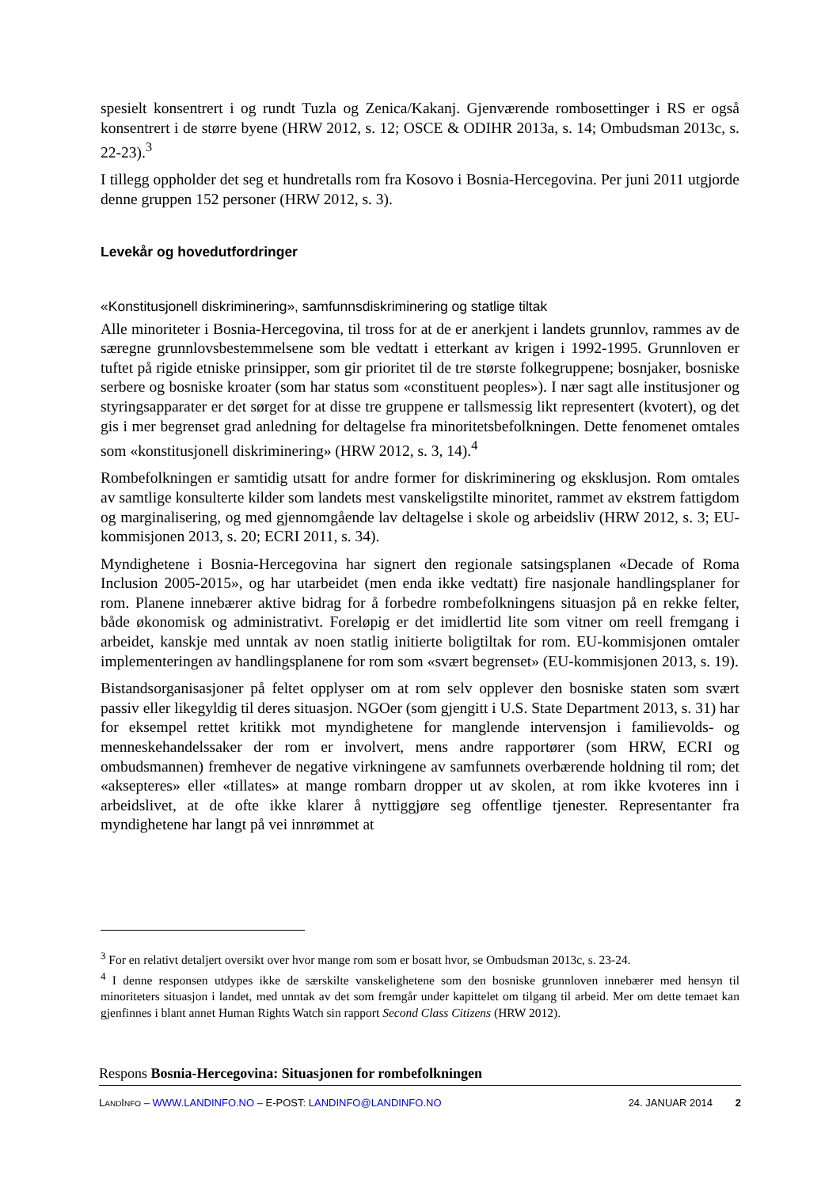spesielt konsentrert i og rundt Tuzla og Zenica/Kakanj. Gjenværende rombosettinger i RS er også konsentrert i de større byene (HRW 2012, s. 12; OSCE & ODIHR 2013a, s. 14; Ombudsman 2013c, s. 22-23).<sup>3</sup>
I tillegg oppholder det seg et hundretalls rom fra Kosovo i Bosnia-Hercegovina. Per juni 2011 utgjorde denne gruppen 152 personer (HRW 2012, s. 3).
Levekår og hovedutfordringer
«Konstitusjonell diskriminering», samfunnsdiskriminering og statlige tiltak
Alle minoriteter i Bosnia-Hercegovina, til tross for at de er anerkjent i landets grunnlov, rammes av de særegne grunnlovsbestemmelsene som ble vedtatt i etterkant av krigen i 1992-1995. Grunnloven er tuftet på rigide etniske prinsipper, som gir prioritet til de tre største folkegruppene; bosnjaker, bosniske serbere og bosniske kroater (som har status som «constituent peoples»). I nær sagt alle institusjoner og styringsapparater er det sørget for at disse tre gruppene er tallsmessig likt representert (kvotert), og det gis i mer begrenset grad anledning for deltagelse fra minoritetsbefolkningen. Dette fenomenet omtales som «konstitusjonell diskriminering» (HRW 2012, s. 3, 14).<sup>4</sup>
Rombefolkningen er samtidig utsatt for andre former for diskriminering og eksklusjon. Rom omtales av samtlige konsulterte kilder som landets mest vanskeligstilte minoritet, rammet av ekstrem fattigdom og marginalisering, og med gjennomgående lav deltagelse i skole og arbeidsliv (HRW 2012, s. 3; EU-kommisjonen 2013, s. 20; ECRI 2011, s. 34).
Myndighetene i Bosnia-Hercegovina har signert den regionale satsingsplanen «Decade of Roma Inclusion 2005-2015», og har utarbeidet (men enda ikke vedtatt) fire nasjonale handlingsplaner for rom. Planene innebærer aktive bidrag for å forbedre rombefolkningens situasjon på en rekke felter, både økonomisk og administrativt. Foreløpig er det imidlertid lite som vitner om reell fremgang i arbeidet, kanskje med unntak av noen statlig initierte boligtiltak for rom. EU-kommisjonen omtaler implementeringen av handlingsplanene for rom som «svært begrenset» (EU-kommisjonen 2013, s. 19).
Bistandsorganisasjoner på feltet opplyser om at rom selv opplever den bosniske staten som svært passiv eller likegyldig til deres situasjon. NGOer (som gjengitt i U.S. State Department 2013, s. 31) har for eksempel rettet kritikk mot myndighetene for manglende intervensjon i familievolds- og menneskehandelssaker der rom er involvert, mens andre rapportører (som HRW, ECRI og ombudsmannen) fremhever de negative virkningene av samfunnets overbærende holdning til rom; det «aksepteres» eller «tillates» at mange rombarn dropper ut av skolen, at rom ikke kvoteres inn i arbeidslivet, at de ofte ikke klarer å nyttiggjøre seg offentlige tjenester. Representanter fra myndighetene har langt på vei innrømmet at
<sup>3</sup> For en relativt detaljert oversikt over hvor mange rom som er bosatt hvor, se Ombudsman 2013c, s. 23-24.
<sup>4</sup> I denne responsen utdypes ikke de særskilte vanskelighetene som den bosniske grunnloven innebærer med hensyn til minoriteters situasjon i landet, med unntak av det som fremgår under kapittelet om tilgang til arbeid. Mer om dette temaet kan gjenfinnes i blant annet Human Rights Watch sin rapport Second Class Citizens (HRW 2012).
Respons Bosnia-Hercegovina: Situasjonen for rombefolkningen
LANDINFO – WWW.LANDINFO.NO – E-POST: LANDINFO@LANDINFO.NO 24. JANUAR 2014 2